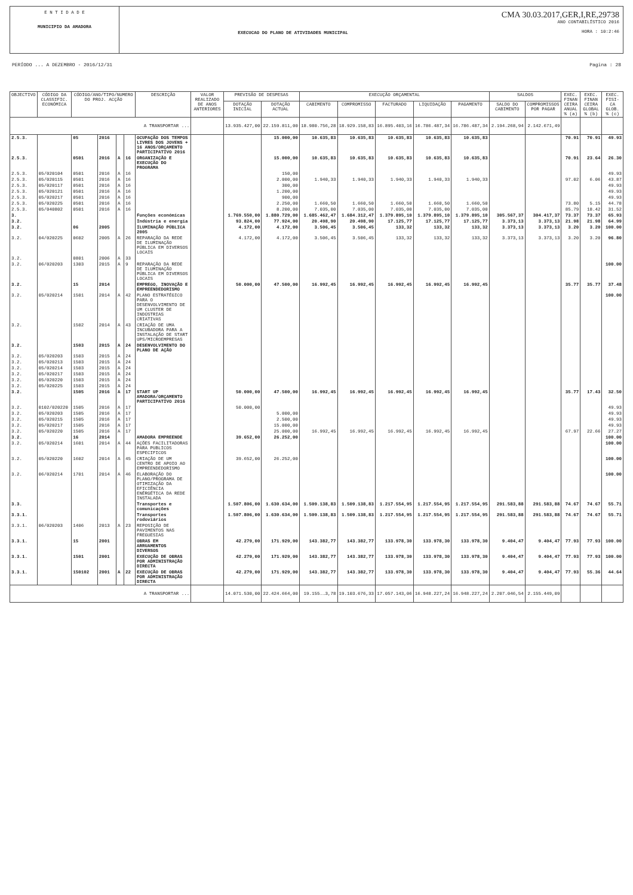E N T I D A D E
MUNICIPIO DA AMADORA
EXECUCAO DO PLANO DE ATIVIDADES MUNICIPAL
CMA 30.03.2017,GER,I,RE,29738
ANO CONTABILÍSTICO 2016
HORA : 10:2:46
PERÍODO ... A DEZEMBRO - 2016/12/31 Pagina : 28
| OBJECTIVO | CÓDIGO DA CLASSIFIC. ECONÓMICA | CÓDIGO/ANO/TIPO/NUMERO DO PROJ. ACÇÃO | | | | DESCRIÇÃO | VALOR REALIZADO DE ANOS ANTERIORES | PREVISÃO DE DESPESAS | | EXECUÇÃO ORÇAMENTAL | | | | | SALDOS | | EXEC. FINAN CEIRA ANUAL % (a) | EXEC. FINAN CEIRA GLOBAL % (b) | EXEC. FISI- CA GLOB. % (c) |
| --- | --- | --- | --- | --- | --- | --- | --- | --- | --- | --- | --- | --- | --- | --- | --- | --- | --- | --- | --- |
| | | | | | | | | DOTAÇÃO INICIAL | DOTAÇÃO ACTUAL | CABIMENTO | COMPROMISSO | FACTURADO | LIQUIDAÇÃO | PAGAMENTO | SALDO DO CABIMENTO | COMPROMISSOS POR PAGAR | | | |
| A TRANSPORTAR ... | | | | | | | | 13.935.427,00 | 22.159.811,00 | 18.980.756,28 | 18.929.158,83 | 16.895.403,16 | 16.786.487,34 | 16.786.487,34 | 2.194.268,94 | 2.142.671,49 | | | |
| 2.5.3. | | 05 | 2016 | | | OCUPAÇÃO DOS TEMPOS LIVRES DOS JOVENS + 16 ANOS/ORÇAMENTO PARTICIPATIVO 2016 | | | 15.000,00 | 10.635,83 | 10.635,83 | 10.635,83 | 10.635,83 | 10.635,83 | | | 70.91 | 70.91 | 49.93 |
| 2.5.3. | | 0501 | 2016 | A | 16 | ORGANIZAÇÃO E EXECUÇÃO DO PROGRAMA | | | 15.000,00 | 10.635,83 | 10.635,83 | 10.635,83 | 10.635,83 | 10.635,83 | | | 70.91 | 23.64 | 26.30 |
| 2.5.3. | 05/020104 | 0501 | 2016 | A | 16 | | | | 150,00 | | | | | | | | | | 49.93 |
| 2.5.3. | 05/020115 | 0501 | 2016 | A | 16 | | | | 2.000,00 | 1.940,33 | 1.940,33 | 1.940,33 | 1.940,33 | 1.940,33 | | | 97.02 | 6.06 | 43.87 |
| 2.5.3. | 05/020117 | 0501 | 2016 | A | 16 | | | | 300,00 | | | | | | | | | | 49.93 |
| 2.5.3. | 05/020121 | 0501 | 2016 | A | 16 | | | | 1.200,00 | | | | | | | | | | 49.93 |
| 2.5.3. | 05/020217 | 0501 | 2016 | A | 16 | | | | 900,00 | | | | | | | | | | 49.93 |
| 2.5.3. | 05/020225 | 0501 | 2016 | A | 16 | | | | 2.250,00 | 1.660,50 | 1.660,50 | 1.660,50 | 1.660,50 | 1.660,50 | | | 73.80 | 5.15 | 44.78 |
| 2.5.3. | 05/040802 | 0501 | 2016 | A | 16 | | | | 8.200,00 | 7.035,00 | 7.035,00 | 7.035,00 | 7.035,00 | 7.035,00 | | | 85.79 | 18.42 | 31.52 |
| 3. | | | | | | Funções económicas | | 1.769.550,00 | 1.880.729,00 | 1.685.462,47 | 1.684.312,47 | 1.379.895,10 | 1.379.895,10 | 1.379.895,10 | 305.567,37 | 304.417,37 | 73.37 | 73.37 | 65.93 |
| 3.2. | | | | | | Indústria e energia | | 93.824,00 | 77.924,00 | 20.498,90 | 20.498,90 | 17.125,77 | 17.125,77 | 17.125,77 | 3.373,13 | 3.373,13 | 21.98 | 21.98 | 64.99 |
| 3.2. | | 06 | 2005 | | | ILUMINAÇÃO PÚBLICA 2005 | | 4.172,00 | 4.172,00 | 3.506,45 | 3.506,45 | 133,32 | 133,32 | 133,32 | 3.373,13 | 3.373,13 | 3.20 | 3.20 | 100.00 |
| 3.2. | 04/020225 | 0602 | 2005 | A | 26 | REPARAÇÃO DA REDE DE ILUMINAÇÃO PÚBLICA EM DIVERSOS LOCAIS | | 4.172,00 | 4.172,00 | 3.506,45 | 3.506,45 | 133,32 | 133,32 | 133,32 | 3.373,13 | 3.373,13 | 3.20 | 3.20 | 96.80 |
| 3.2. | | 0801 | 2006 | A | 33 | | | | | | | | | | | | | | |
| 3.2. | 06/020203 | 1303 | 2015 | A | 9 | REPARAÇÃO DA REDE DE ILUMINAÇÃO PÚBLICA EM DIVERSOS LOCAIS | | | | | | | | | | | | | 100.00 |
| 3.2. | | 15 | 2014 | | | EMPREGO, INOVAÇÃO E EMPREENDEDORISMO | | 50.000,00 | 47.500,00 | 16.992,45 | 16.992,45 | 16.992,45 | 16.992,45 | 16.992,45 | | | 35.77 | 35.77 | 37.48 |
| 3.2. | 05/020214 | 1501 | 2014 | A | 42 | PLANO ESTRATÉGICO PARA O DESENVOLVIMENTO DE UM CLUSTER DE INDÚSTRIAS CRIATIVAS | | | | | | | | | | | | | 100.00 |
| 3.2. | | 1502 | 2014 | A | 43 | CRIAÇÃO DE UMA INCUBADORA PARA A INSTALAÇÃO DE START UPS/MICROEMPRESAS | | | | | | | | | | | | | |
| 3.2. | | 1503 | 2015 | A | 24 | DESENVOLVIMENTO DO PLANO DE AÇÃO | | | | | | | | | | | | | |
| 3.2. | 05/020203 | 1503 | 2015 | A | 24 | | | | | | | | | | | | | | |
| 3.2. | 05/020213 | 1503 | 2015 | A | 24 | | | | | | | | | | | | | | |
| 3.2. | 05/020214 | 1503 | 2015 | A | 24 | | | | | | | | | | | | | | |
| 3.2. | 05/020217 | 1503 | 2015 | A | 24 | | | | | | | | | | | | | | |
| 3.2. | 05/020220 | 1503 | 2015 | A | 24 | | | | | | | | | | | | | | |
| 3.2. | 05/020225 | 1503 | 2015 | A | 24 | | | | | | | | | | | | | | |
| 3.2. | | 1505 | 2016 | A | 17 | START UP AMADORA/ORÇAMENTO PARTICIPATIVO 2016 | | 50.000,00 | 47.500,00 | 16.992,45 | 16.992,45 | 16.992,45 | 16.992,45 | 16.992,45 | | | 35.77 | 17.43 | 32.50 |
| 3.2. | 0102/020220 | 1505 | 2016 | A | 17 | | | 50.000,00 | | | | | | | | | | | 49.93 |
| 3.2. | 05/020203 | 1505 | 2016 | A | 17 | | | | 5.000,00 | | | | | | | | | | 49.93 |
| 3.2. | 05/020215 | 1505 | 2016 | A | 17 | | | | 2.500,00 | | | | | | | | | | 49.93 |
| 3.2. | 05/020217 | 1505 | 2016 | A | 17 | | | | 15.000,00 | | | | | | | | | | 49.93 |
| 3.2. | 05/020220 | 1505 | 2016 | A | 17 | | | | 25.000,00 | 16.992,45 | 16.992,45 | 16.992,45 | 16.992,45 | 16.992,45 | | | 67.97 | 22.66 | 27.27 |
| 3.2. | | 16 | 2014 | | | AMADORA EMPREENDE | | 39.652,00 | 26.252,00 | | | | | | | | | | 100.00 |
| 3.2. | 05/020214 | 1601 | 2014 | A | 44 | AÇÕES FACILITADORAS PARA PUBLICOS ESPECIFICOS | | | | | | | | | | | | | 100.00 |
| 3.2. | 05/020220 | 1602 | 2014 | A | 45 | CRIAÇÃO DE UM CENTRO DE APOIO AO EMPREENDEDORISMO | | 39.652,00 | 26.252,00 | | | | | | | | | | 100.00 |
| 3.2. | 06/020214 | 1701 | 2014 | A | 46 | ELABORAÇÃO DO PLANO/PROGRAMA DE OTIMIZAÇÃO DA EFICIÊNCIA ENÉRGÉTICA DA REDE INSTALADA | | | | | | | | | | | | | 100.00 |
| 3.3. | | | | | | Transportes e comunicações | | 1.507.806,00 | 1.630.634,00 | 1.509.138,83 | 1.509.138,83 | 1.217.554,95 | 1.217.554,95 | 1.217.554,95 | 291.583,88 | 291.583,88 | 74.67 | 74.67 | 55.71 |
| 3.3.1. | | | | | | Transportes rodoviários | | 1.507.806,00 | 1.630.634,00 | 1.509.138,83 | 1.509.138,83 | 1.217.554,95 | 1.217.554,95 | 1.217.554,95 | 291.583,88 | 291.583,88 | 74.67 | 74.67 | 55.71 |
| 3.3.1. | 06/020203 | 1406 | 2013 | A | 23 | REPOSIÇÃO DE PAVIMENTOS NAS FREGUESIAS | | | | | | | | | | | | | |
| 3.3.1. | | 15 | 2001 | | | OBRAS EM ARRUAMENTOS DIVERSOS | | 42.279,00 | 171.929,00 | 143.382,77 | 143.382,77 | 133.978,30 | 133.978,30 | 133.978,30 | 9.404,47 | 9.404,47 | 77.93 | 77.93 | 100.00 |
| 3.3.1. | | 1501 | 2001 | | | EXECUÇÃO DE OBRAS POR ADMINISTRAÇÃO DIRECTA | | 42.279,00 | 171.929,00 | 143.382,77 | 143.382,77 | 133.978,30 | 133.978,30 | 133.978,30 | 9.404,47 | 9.404,47 | 77.93 | 77.93 | 100.00 |
| 3.3.1. | | 150102 | 2001 | A | 22 | EXECUÇÃO DE OBRAS POR ADMINISTRAÇÃO DIRECTA | | 42.279,00 | 171.929,00 | 143.382,77 | 143.382,77 | 133.978,30 | 133.978,30 | 133.978,30 | 9.404,47 | 9.404,47 | 77.93 | 55.36 | 44.64 |
| A TRANSPORTAR ... | | | | | | | | 14.071.530,00 | 22.424.664,00 | 19.155.…3,78 | 19.103.676,33 | 17.057.143,06 | 16.948.227,24 | 16.948.227,24 | 2.207.046,54 | 2.155.449,09 | | | |